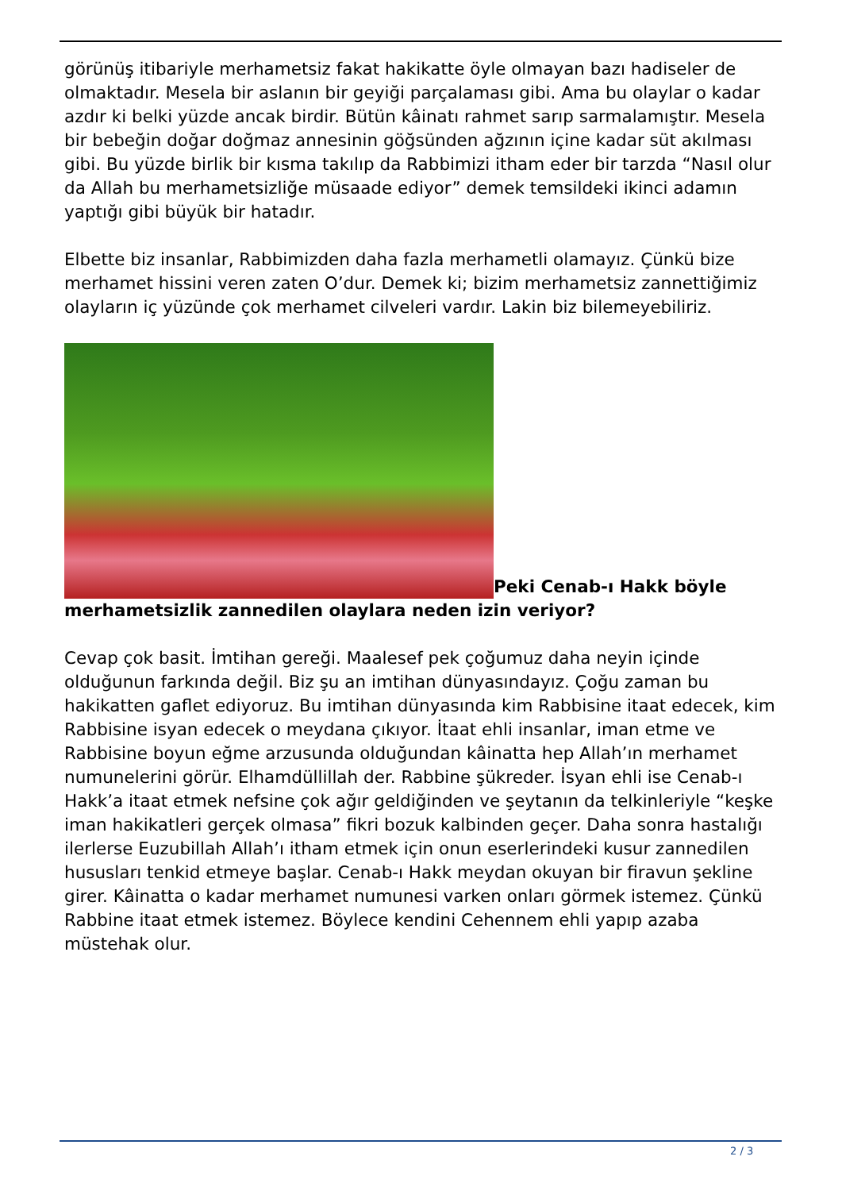görünüş itibariyle merhametsiz fakat hakikatte öyle olmayan bazı hadiseler de olmaktadır. Mesela bir aslanın bir geyiği parçalaması gibi. Ama bu olaylar o kadar azdır ki belki yüzde ancak birdir. Bütün kâinatı rahmet sarıp sarmalamıştır. Mesela bir bebeğin doğar doğmaz annesinin göğsünden ağzının içine kadar süt akılması gibi. Bu yüzde birlik bir kısma takılıp da Rabbimizi itham eder bir tarzda “Nasıl olur da Allah bu merhametsizliğe müsaade ediyor” demek temsildeki ikinci adamın yaptığı gibi büyük bir hatadır.
Elbette biz insanlar, Rabbimizden daha fazla merhametli olamayız. Çünkü bize merhamet hissini veren zaten O’dur. Demek ki; bizim merhametsiz zannettiğimiz olayların iç yüzünde çok merhamet cilveleri vardır. Lakin biz bilemeyebiliriz.
Peki Cenab-ı Hakk böyle merhametsizlik zannedilen olaylara neden izin veriyor?
Cevap çok basit. İmtihan gereği. Maalesef pek çoğumuz daha neyin içinde olduğunun farkında değil. Biz şu an imtihan dünyasındayız. Çoğu zaman bu hakikatten gaflet ediyoruz. Bu imtihan dünyasında kim Rabbisine itaat edecek, kim Rabbisine isyan edecek o meydana çıkıyor. İtaat ehli insanlar, iman etme ve Rabbisine boyun eğme arzusunda olduğundan kâinatta hep Allah’ın merhamet numunelerini görür. Elhamdüllillah der. Rabbine şükreder. İsyan ehli ise Cenab-ı Hakk’a itaat etmek nefsine çok ağır geldiğinden ve şeytanın da telkinleriyle “keşke iman hakikatleri gerçek olmasa” fikri bozuk kalbinden geçer. Daha sonra hastalığı ilerlerse Euzubillah Allah’ı itham etmek için onun eserlerindeki kusur zannedilen hususları tenkid etmeye başlar. Cenab-ı Hakk meydan okuyan bir firavun şekline girer. Kâinatta o kadar merhamet numunesi varken onları görmek istemez. Çünkü Rabbine itaat etmek istemez. Böylece kendini Cehennem ehli yapıp azaba müstehak olur.
2 / 3